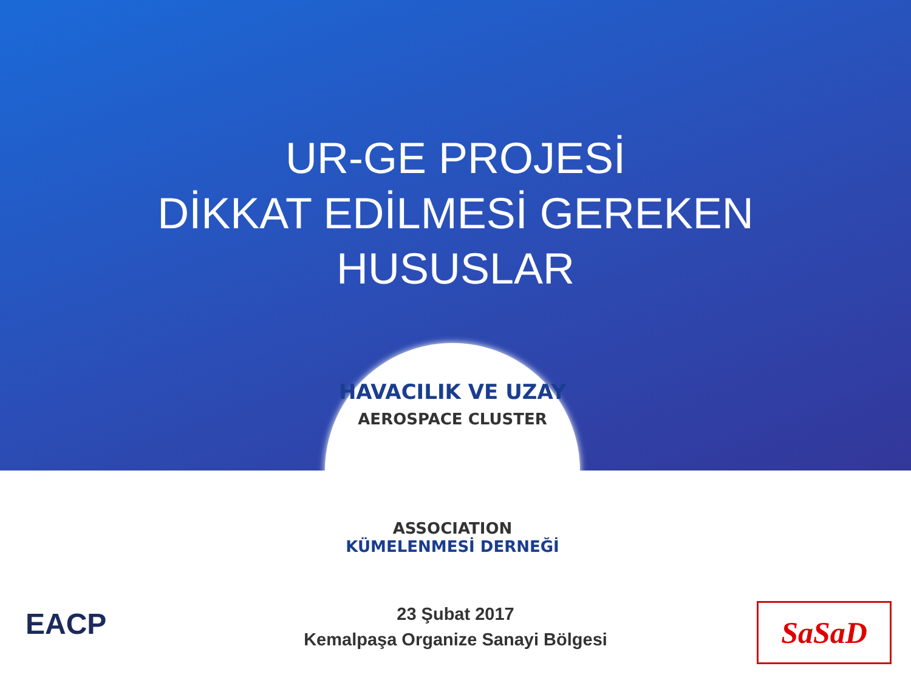UR-GE PROJESİ
DİKKAT EDİLMESİ GEREKEN
HUSUSLAR
HAVACILIK VE UZAY
AEROSPACE CLUSTER
ASSOCIATION
KÜMELENMESİ DERNEĞİ
23 Şubat 2017
Kemalpaşa Organize Sanayi Bölgesi
EACP SaSaD